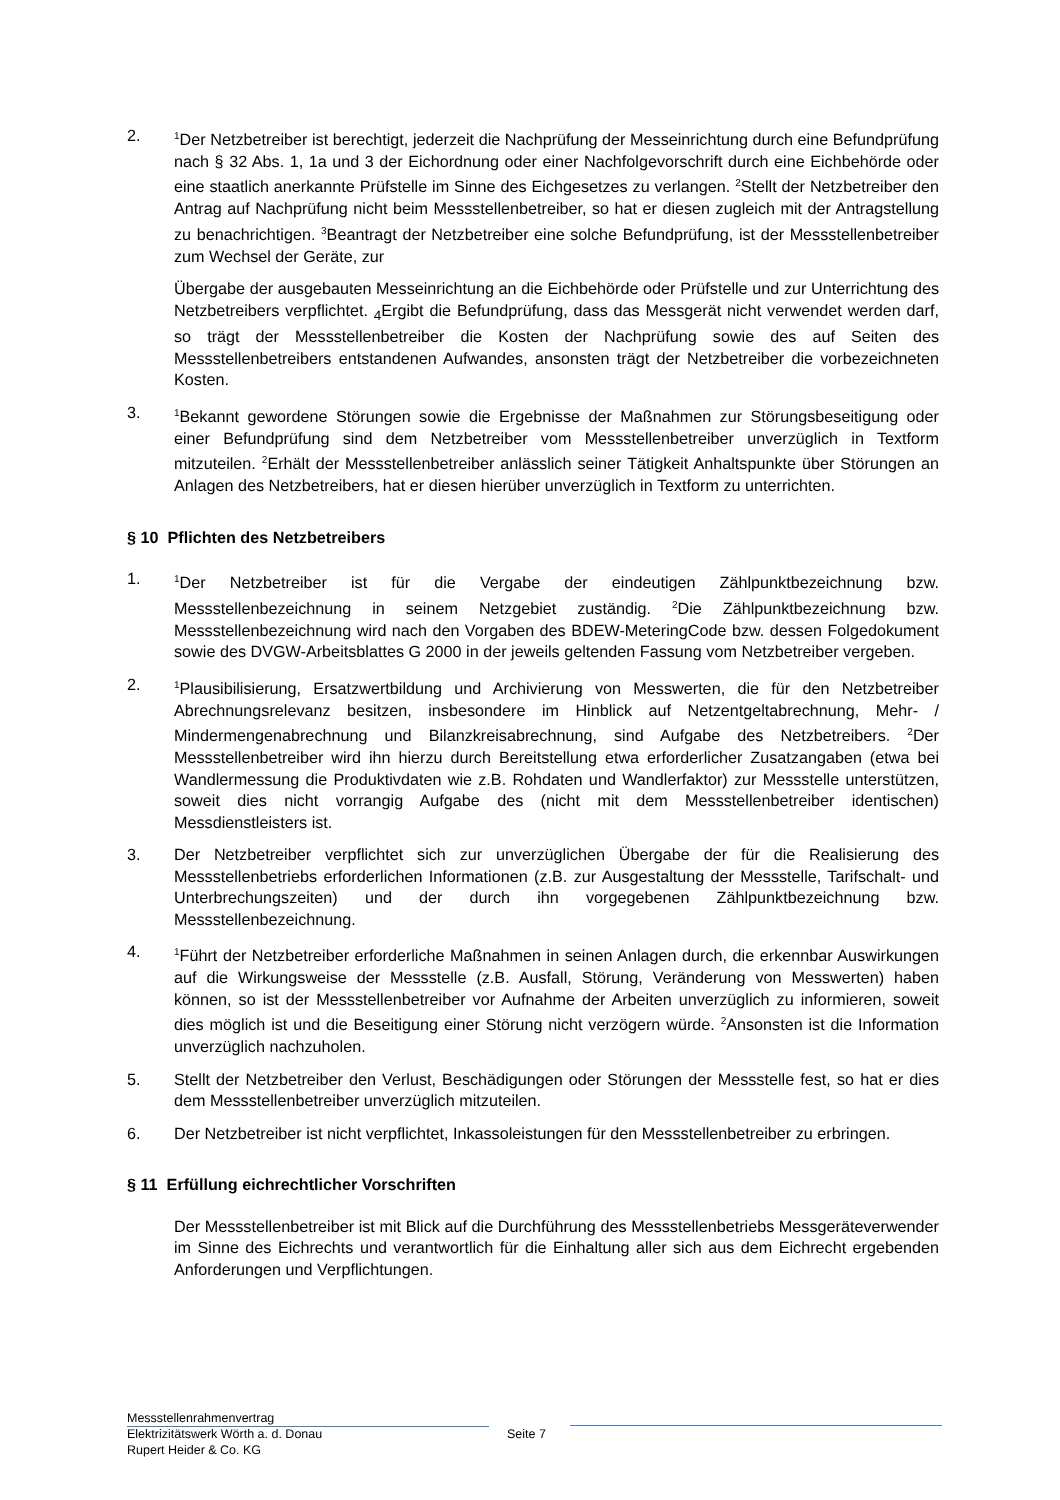2.
<sup>1</sup> Der Netzbetreiber ist berechtigt, jederzeit die Nachprüfung der Messeinrichtung durch eine Befundprüfung nach § 32 Abs. 1, 1a und 3 der Eichordnung oder einer Nachfolgevorschrift durch eine Eichbehörde oder eine staatlich anerkannte Prüfstelle im Sinne des Eichgesetzes zu verlangen. <sup>2</sup>Stellt der Netzbetreiber den Antrag auf Nachprüfung nicht beim Messstellenbetreiber, so hat er diesen zugleich mit der Antragstellung zu benachrichtigen. <sup>3</sup>Beantragt der Netzbetreiber eine solche Befundprüfung, ist der Messstellenbetreiber zum Wechsel der Geräte, zur
Übergabe der ausgebauten Messeinrichtung an die Eichbehörde oder Prüfstelle und zur Unterrichtung des Netzbetreibers verpflichtet. <sub>4</sub>Ergibt die Befundprüfung, dass das Messgerät nicht verwendet werden darf, so trägt der Messstellenbetreiber die Kosten der Nachprüfung sowie des auf Seiten des Messstellenbetreibers entstandenen Aufwandes, ansonsten trägt der Netzbetreiber die vorbezeichneten Kosten.
3.
<sup>1</sup> Bekannt gewordene Störungen sowie die Ergebnisse der Maßnahmen zur Störungsbeseitigung oder einer Befundprüfung sind dem Netzbetreiber vom Messstellenbetreiber unverzüglich in Textform mitzuteilen. <sup>2</sup>Erhält der Messstellenbetreiber anlässlich seiner Tätigkeit Anhaltspunkte über Störungen an Anlagen des Netzbetreibers, hat er diesen hierüber unverzüglich in Textform zu unterrichten.
§ 10 Pflichten des Netzbetreibers
1.
<sup>1</sup> Der Netzbetreiber ist für die Vergabe der eindeutigen Zählpunktbezeichnung bzw. Messstellenbezeichnung in seinem Netzgebiet zuständig. <sup>2</sup>Die Zählpunktbezeichnung bzw. Messstellenbezeichnung wird nach den Vorgaben des BDEW-MeteringCode bzw. dessen Folgedokument sowie des DVGW-Arbeitsblattes G 2000 in der jeweils geltenden Fassung vom Netzbetreiber vergeben.
2.
<sup>1</sup> Plausibilisierung, Ersatzwertbildung und Archivierung von Messwerten, die für den Netzbetreiber Abrechnungsrelevanz besitzen, insbesondere im Hinblick auf Netzentgeltabrechnung, Mehr- / Mindermengenabrechnung und Bilanzkreisabrechnung, sind Aufgabe des Netzbetreibers. <sup>2</sup>Der Messstellenbetreiber wird ihn hierzu durch Bereitstellung etwa erforderlicher Zusatzangaben (etwa bei Wandlermessung die Produktivdaten wie z.B. Rohdaten und Wandlerfaktor) zur Messstelle unterstützen, soweit dies nicht vorrangig Aufgabe des (nicht mit dem Messstellenbetreiber identischen) Messdienstleisters ist.
3. Der Netzbetreiber verpflichtet sich zur unverzüglichen Übergabe der für die Realisierung des Messstellenbetriebs erforderlichen Informationen (z.B. zur Ausgestaltung der Messstelle, Tarifschalt- und Unterbrechungszeiten) und der durch ihn vorgegebenen Zählpunktbezeichnung bzw. Messstellenbezeichnung.
4.
<sup>1</sup> Führt der Netzbetreiber erforderliche Maßnahmen in seinen Anlagen durch, die erkennbar Auswirkungen auf die Wirkungsweise der Messstelle (z.B. Ausfall, Störung, Veränderung von Messwerten) haben können, so ist der Messstellenbetreiber vor Aufnahme der Arbeiten unverzüglich zu informieren, soweit dies möglich ist und die Beseitigung einer Störung nicht verzögern würde. <sup>2</sup>Ansonsten ist die Information unverzüglich nachzuholen.
5. Stellt der Netzbetreiber den Verlust, Beschädigungen oder Störungen der Messstelle fest, so hat er dies dem Messstellenbetreiber unverzüglich mitzuteilen.
6. Der Netzbetreiber ist nicht verpflichtet, Inkassoleistungen für den Messstellenbetreiber zu erbringen.
§ 11 Erfüllung eichrechtlicher Vorschriften
Der Messstellenbetreiber ist mit Blick auf die Durchführung des Messstellenbetriebs Messgeräteverwender im Sinne des Eichrechts und verantwortlich für die Einhaltung aller sich aus dem Eichrecht ergebenden Anforderungen und Verpflichtungen.
Messstellenrahmenvertrag
Elektrizitätswerk Wörth a. d. Donau
Rupert Heider & Co. KG
Seite 7